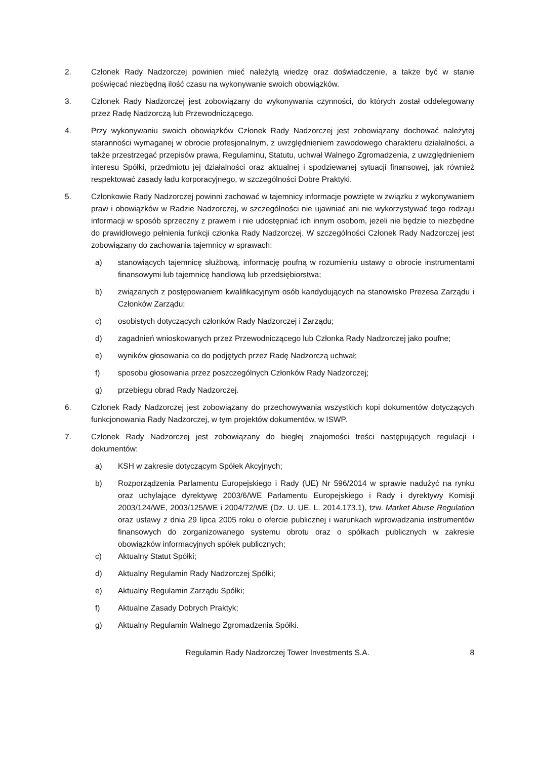2. Członek Rady Nadzorczej powinien mieć należytą wiedzę oraz doświadczenie, a także być w stanie poświęcać niezbędną ilość czasu na wykonywanie swoich obowiązków.
3. Członek Rady Nadzorczej jest zobowiązany do wykonywania czynności, do których został oddelegowany przez Radę Nadzorczą lub Przewodniczącego.
4. Przy wykonywaniu swoich obowiązków Członek Rady Nadzorczej jest zobowiązany dochować należytej staranności wymaganej w obrocie profesjonalnym, z uwzględnieniem zawodowego charakteru działalności, a także przestrzegać przepisów prawa, Regulaminu, Statutu, uchwał Walnego Zgromadzenia, z uwzględnieniem interesu Spółki, przedmiotu jej działalności oraz aktualnej i spodziewanej sytuacji finansowej, jak również respektować zasady ładu korporacyjnego, w szczególności Dobre Praktyki.
5. Członkowie Rady Nadzorczej powinni zachować w tajemnicy informacje powzięte w związku z wykonywaniem praw i obowiązków w Radzie Nadzorczej, w szczególności nie ujawniać ani nie wykorzystywać tego rodzaju informacji w sposób sprzeczny z prawem i nie udostępniać ich innym osobom, jeżeli nie będzie to niezbędne do prawidłowego pełnienia funkcji członka Rady Nadzorczej. W szczególności Członek Rady Nadzorczej jest zobowiązany do zachowania tajemnicy w sprawach:
a) stanowiących tajemnicę służbową, informację poufną w rozumieniu ustawy o obrocie instrumentami finansowymi lub tajemnicę handlową lub przedsiębiorstwa;
b) związanych z postępowaniem kwalifikacyjnym osób kandydujących na stanowisko Prezesa Zarządu i Członków Zarządu;
c) osobistych dotyczących członków Rady Nadzorczej i Zarządu;
d) zagadnień wnioskowanych przez Przewodniczącego lub Członka Rady Nadzorczej jako poufne;
e) wyników głosowania co do podjętych przez Radę Nadzorczą uchwał;
f) sposobu głosowania przez poszczególnych Członków Rady Nadzorczej;
g) przebiegu obrad Rady Nadzorczej.
6. Członek Rady Nadzorczej jest zobowiązany do przechowywania wszystkich kopi dokumentów dotyczących funkcjonowania Rady Nadzorczej, w tym projektów dokumentów, w ISWP.
7. Członek Rady Nadzorczej jest zobowiązany do biegłej znajomości treści następujących regulacji i dokumentów:
a) KSH w zakresie dotyczącym Spółek Akcyjnych;
b) Rozporządzenia Parlamentu Europejskiego i Rady (UE) Nr 596/2014 w sprawie nadużyć na rynku oraz uchylające dyrektywę 2003/6/WE Parlamentu Europejskiego i Rady i dyrektywy Komisji 2003/124/WE, 2003/125/WE i 2004/72/WE (Dz. U. UE. L. 2014.173.1), tzw. Market Abuse Regulation oraz ustawy z dnia 29 lipca 2005 roku o ofercie publicznej i warunkach wprowadzania instrumentów finansowych do zorganizowanego systemu obrotu oraz o spółkach publicznych w zakresie obowiązków informacyjnych spółek publicznych;
c) Aktualny Statut Spółki;
d) Aktualny Regulamin Rady Nadzorczej Spółki;
e) Aktualny Regulamin Zarządu Spółki;
f) Aktualne Zasady Dobrych Praktyk;
g) Aktualny Regulamin Walnego Zgromadzenia Spółki.
Regulamin Rady Nadzorczej Tower Investments S.A.
8